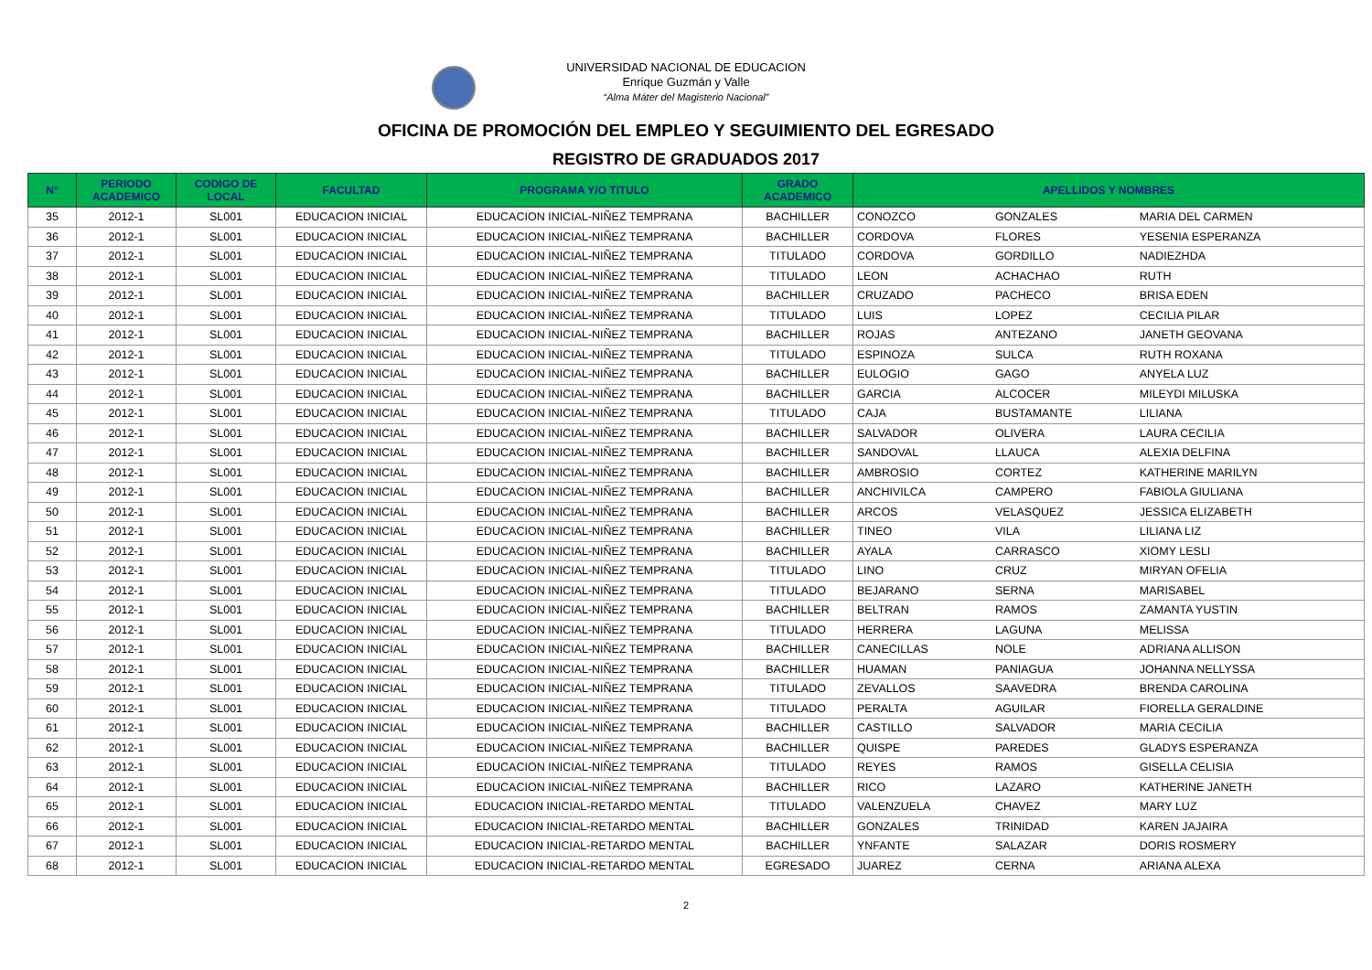UNIVERSIDAD NACIONAL DE EDUCACION
Enrique Guzmán y Valle
“Alma Máter del Magisterio Nacional”
OFICINA DE PROMOCIÓN DEL EMPLEO Y SEGUIMIENTO DEL EGRESADO
REGISTRO DE GRADUADOS 2017
| N° | PERIODO ACADEMICO | CODIGO DE LOCAL | FACULTAD | PROGRAMA Y/O TITULO | GRADO ACADEMICO | APELLIDOS Y NOMBRES | | |
| --- | --- | --- | --- | --- | --- | --- | --- | --- |
| 35 | 2012-1 | SL001 | EDUCACION INICIAL | EDUCACION INICIAL-NIÑEZ TEMPRANA | BACHILLER | CONOZCO | GONZALES | MARIA DEL CARMEN |
| 36 | 2012-1 | SL001 | EDUCACION INICIAL | EDUCACION INICIAL-NIÑEZ TEMPRANA | BACHILLER | CORDOVA | FLORES | YESENIA ESPERANZA |
| 37 | 2012-1 | SL001 | EDUCACION INICIAL | EDUCACION INICIAL-NIÑEZ TEMPRANA | TITULADO | CORDOVA | GORDILLO | NADIEZHDA |
| 38 | 2012-1 | SL001 | EDUCACION INICIAL | EDUCACION INICIAL-NIÑEZ TEMPRANA | TITULADO | LEON | ACHACHAO | RUTH |
| 39 | 2012-1 | SL001 | EDUCACION INICIAL | EDUCACION INICIAL-NIÑEZ TEMPRANA | BACHILLER | CRUZADO | PACHECO | BRISA EDEN |
| 40 | 2012-1 | SL001 | EDUCACION INICIAL | EDUCACION INICIAL-NIÑEZ TEMPRANA | TITULADO | LUIS | LOPEZ | CECILIA PILAR |
| 41 | 2012-1 | SL001 | EDUCACION INICIAL | EDUCACION INICIAL-NIÑEZ TEMPRANA | BACHILLER | ROJAS | ANTEZANO | JANETH GEOVANA |
| 42 | 2012-1 | SL001 | EDUCACION INICIAL | EDUCACION INICIAL-NIÑEZ TEMPRANA | TITULADO | ESPINOZA | SULCA | RUTH ROXANA |
| 43 | 2012-1 | SL001 | EDUCACION INICIAL | EDUCACION INICIAL-NIÑEZ TEMPRANA | BACHILLER | EULOGIO | GAGO | ANYELA LUZ |
| 44 | 2012-1 | SL001 | EDUCACION INICIAL | EDUCACION INICIAL-NIÑEZ TEMPRANA | BACHILLER | GARCIA | ALCOCER | MILEYDI MILUSKA |
| 45 | 2012-1 | SL001 | EDUCACION INICIAL | EDUCACION INICIAL-NIÑEZ TEMPRANA | TITULADO | CAJA | BUSTAMANTE | LILIANA |
| 46 | 2012-1 | SL001 | EDUCACION INICIAL | EDUCACION INICIAL-NIÑEZ TEMPRANA | BACHILLER | SALVADOR | OLIVERA | LAURA CECILIA |
| 47 | 2012-1 | SL001 | EDUCACION INICIAL | EDUCACION INICIAL-NIÑEZ TEMPRANA | BACHILLER | SANDOVAL | LLAUCA | ALEXIA DELFINA |
| 48 | 2012-1 | SL001 | EDUCACION INICIAL | EDUCACION INICIAL-NIÑEZ TEMPRANA | BACHILLER | AMBROSIO | CORTEZ | KATHERINE MARILYN |
| 49 | 2012-1 | SL001 | EDUCACION INICIAL | EDUCACION INICIAL-NIÑEZ TEMPRANA | BACHILLER | ANCHIVILCA | CAMPERO | FABIOLA GIULIANA |
| 50 | 2012-1 | SL001 | EDUCACION INICIAL | EDUCACION INICIAL-NIÑEZ TEMPRANA | BACHILLER | ARCOS | VELASQUEZ | JESSICA ELIZABETH |
| 51 | 2012-1 | SL001 | EDUCACION INICIAL | EDUCACION INICIAL-NIÑEZ TEMPRANA | BACHILLER | TINEO | VILA | LILIANA LIZ |
| 52 | 2012-1 | SL001 | EDUCACION INICIAL | EDUCACION INICIAL-NIÑEZ TEMPRANA | BACHILLER | AYALA | CARRASCO | XIOMY LESLI |
| 53 | 2012-1 | SL001 | EDUCACION INICIAL | EDUCACION INICIAL-NIÑEZ TEMPRANA | TITULADO | LINO | CRUZ | MIRYAN OFELIA |
| 54 | 2012-1 | SL001 | EDUCACION INICIAL | EDUCACION INICIAL-NIÑEZ TEMPRANA | TITULADO | BEJARANO | SERNA | MARISABEL |
| 55 | 2012-1 | SL001 | EDUCACION INICIAL | EDUCACION INICIAL-NIÑEZ TEMPRANA | BACHILLER | BELTRAN | RAMOS | ZAMANTA YUSTIN |
| 56 | 2012-1 | SL001 | EDUCACION INICIAL | EDUCACION INICIAL-NIÑEZ TEMPRANA | TITULADO | HERRERA | LAGUNA | MELISSA |
| 57 | 2012-1 | SL001 | EDUCACION INICIAL | EDUCACION INICIAL-NIÑEZ TEMPRANA | BACHILLER | CANECILLAS | NOLE | ADRIANA ALLISON |
| 58 | 2012-1 | SL001 | EDUCACION INICIAL | EDUCACION INICIAL-NIÑEZ TEMPRANA | BACHILLER | HUAMAN | PANIAGUA | JOHANNA NELLYSSA |
| 59 | 2012-1 | SL001 | EDUCACION INICIAL | EDUCACION INICIAL-NIÑEZ TEMPRANA | TITULADO | ZEVALLOS | SAAVEDRA | BRENDA CAROLINA |
| 60 | 2012-1 | SL001 | EDUCACION INICIAL | EDUCACION INICIAL-NIÑEZ TEMPRANA | TITULADO | PERALTA | AGUILAR | FIORELLA GERALDINE |
| 61 | 2012-1 | SL001 | EDUCACION INICIAL | EDUCACION INICIAL-NIÑEZ TEMPRANA | BACHILLER | CASTILLO | SALVADOR | MARIA CECILIA |
| 62 | 2012-1 | SL001 | EDUCACION INICIAL | EDUCACION INICIAL-NIÑEZ TEMPRANA | BACHILLER | QUISPE | PAREDES | GLADYS ESPERANZA |
| 63 | 2012-1 | SL001 | EDUCACION INICIAL | EDUCACION INICIAL-NIÑEZ TEMPRANA | TITULADO | REYES | RAMOS | GISELLA CELISIA |
| 64 | 2012-1 | SL001 | EDUCACION INICIAL | EDUCACION INICIAL-NIÑEZ TEMPRANA | BACHILLER | RICO | LAZARO | KATHERINE JANETH |
| 65 | 2012-1 | SL001 | EDUCACION INICIAL | EDUCACION INICIAL-RETARDO MENTAL | TITULADO | VALENZUELA | CHAVEZ | MARY LUZ |
| 66 | 2012-1 | SL001 | EDUCACION INICIAL | EDUCACION INICIAL-RETARDO MENTAL | BACHILLER | GONZALES | TRINIDAD | KAREN JAJAIRA |
| 67 | 2012-1 | SL001 | EDUCACION INICIAL | EDUCACION INICIAL-RETARDO MENTAL | BACHILLER | YNFANTE | SALAZAR | DORIS ROSMERY |
| 68 | 2012-1 | SL001 | EDUCACION INICIAL | EDUCACION INICIAL-RETARDO MENTAL | EGRESADO | JUAREZ | CERNA | ARIANA ALEXA |
2